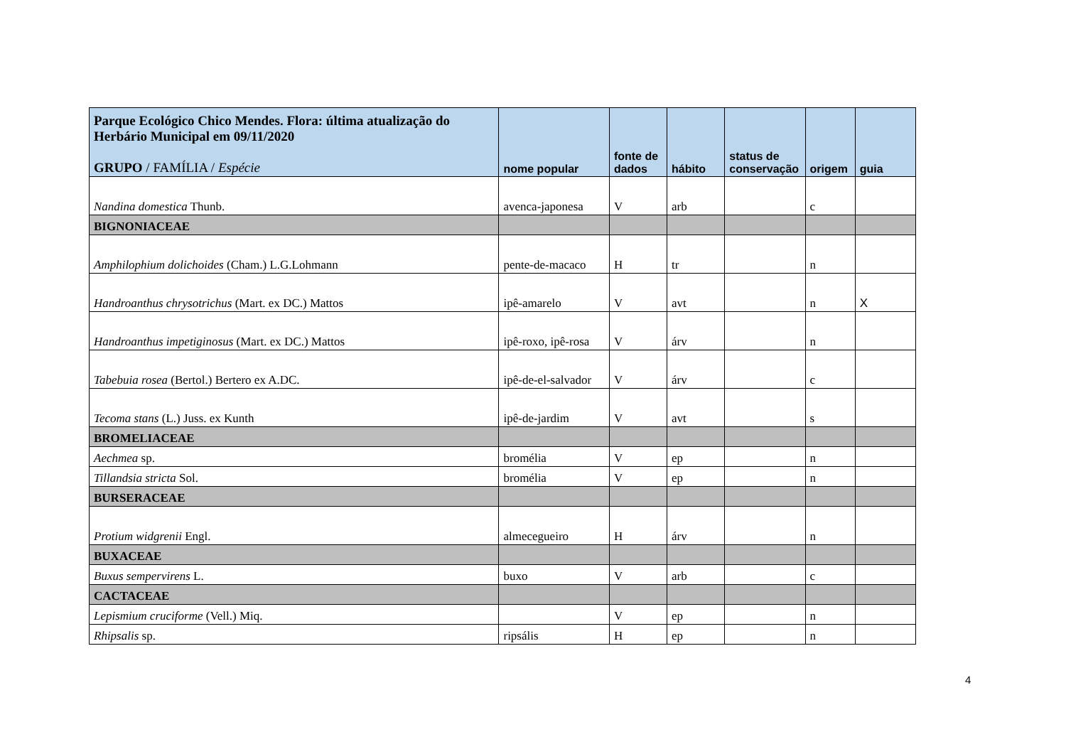| Parque Ecológico Chico Mendes. Flora: última atualização do Herbário Municipal em 09/11/2020 GRUPO / FAMÍLIA / Espécie | nome popular | fonte de dados | hábito | status de conservação | origem | guia |
| --- | --- | --- | --- | --- | --- | --- |
| Nandina domestica Thunb. | avenca-japonesa | V | arb | | c | |
| BIGNONIACEAE | | | | | | |
| Amphilophium dolichoides (Cham.) L.G.Lohmann | pente-de-macaco | H | tr | | n | |
| Handroanthus chrysotrichus (Mart. ex DC.) Mattos | ipê-amarelo | V | avt | | n | X |
| Handroanthus impetiginosus (Mart. ex DC.) Mattos | ipê-roxo, ipê-rosa | V | árv | | n | |
| Tabebuia rosea (Bertol.) Bertero ex A.DC. | ipê-de-el-salvador | V | árv | | c | |
| Tecoma stans (L.) Juss. ex Kunth | ipê-de-jardim | V | avt | | s | |
| BROMELIACEAE | | | | | | |
| Aechmea sp. | bromélia | V | ep | | n | |
| Tillandsia stricta Sol. | bromélia | V | ep | | n | |
| BURSERACEAE | | | | | | |
| Protium widgrenii Engl. | almecegueiro | H | árv | | n | |
| BUXACEAE | | | | | | |
| Buxus sempervirens L. | buxo | V | arb | | c | |
| CACTACEAE | | | | | | |
| Lepismium cruciforme (Vell.) Miq. | | V | ep | | n | |
| Rhipsalis sp. | ripsális | H | ep | | n | |
4